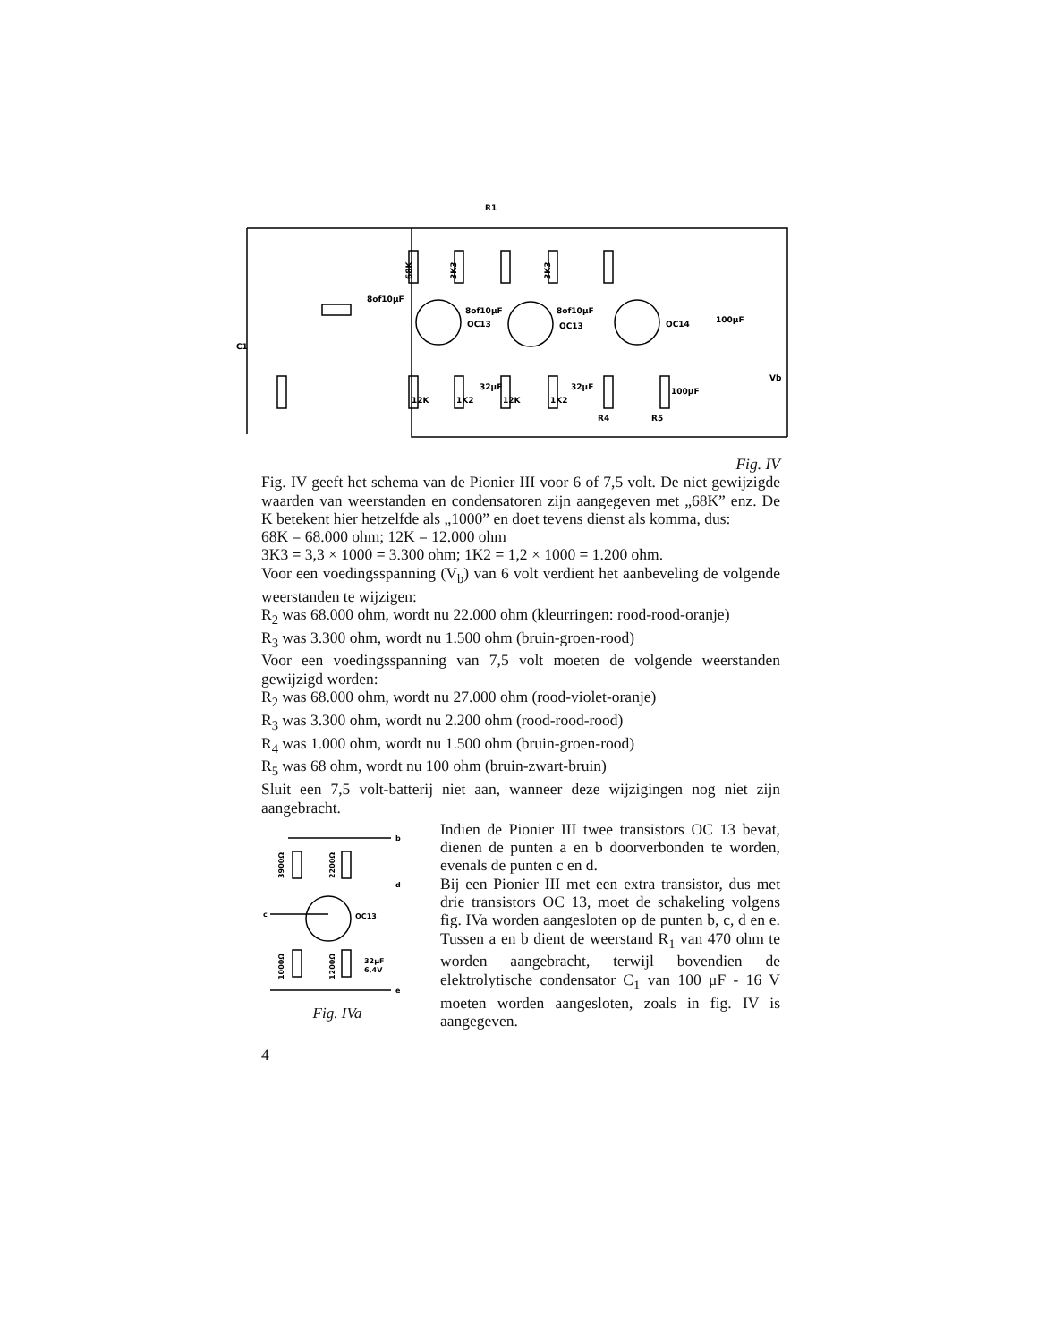R1
68K
3K3
3K3
8of10μF
8of10μF
8of10μF
OC13
OC13
OC14
100μF
100μF
Vb
12K
1K2
12K
1K2
32μF
32μF
R4
R5
C1
Fig. IV
Fig. IV geeft het schema van de Pionier III voor 6 of 7,5 volt. De niet gewijzigde waarden van weerstanden en condensatoren zijn aangegeven met „68K” enz. De K betekent hier hetzelfde als „1000” en doet tevens dienst als komma, dus:
68K = 68.000 ohm; 12K = 12.000 ohm
3K3 = 3,3 × 1000 = 3.300 ohm; 1K2 = 1,2 × 1000 = 1.200 ohm.
Voor een voedingsspanning (V<sub>b</sub>) van 6 volt verdient het aanbeveling de volgende weerstanden te wijzigen:
R<sub>2</sub> was 68.000 ohm, wordt nu 22.000 ohm (kleurringen: rood-rood-oranje)
R<sub>3</sub> was 3.300 ohm, wordt nu 1.500 ohm (bruin-groen-rood)
Voor een voedingsspanning van 7,5 volt moeten de volgende weerstanden gewijzigd worden:
R<sub>2</sub> was 68.000 ohm, wordt nu 27.000 ohm (rood-violet-oranje)
R<sub>3</sub> was 3.300 ohm, wordt nu 2.200 ohm (rood-rood-rood)
R<sub>4</sub> was 1.000 ohm, wordt nu 1.500 ohm (bruin-groen-rood)
R<sub>5</sub> was 68 ohm, wordt nu 100 ohm (bruin-zwart-bruin)
Sluit een 7,5 volt-batterij niet aan, wanneer deze wijzigingen nog niet zijn aangebracht.
b
d
c
e
OC13
32μF
6,4V
3900Ω
2200Ω
1000Ω
1200Ω
Fig. IVa
Indien de Pionier III twee transistors OC 13 bevat, dienen de punten a en b doorverbonden te worden, evenals de punten c en d.
Bij een Pionier III met een extra transistor, dus met drie transistors OC 13, moet de schakeling volgens fig. IVa worden aangesloten op de punten b, c, d en e. Tussen a en b dient de weerstand R<sub>1</sub> van 470 ohm te worden aangebracht, terwijl bovendien de elektrolytische condensator C<sub>1</sub> van 100 μF - 16 V moeten worden aangesloten, zoals in fig. IV is aangegeven.
4